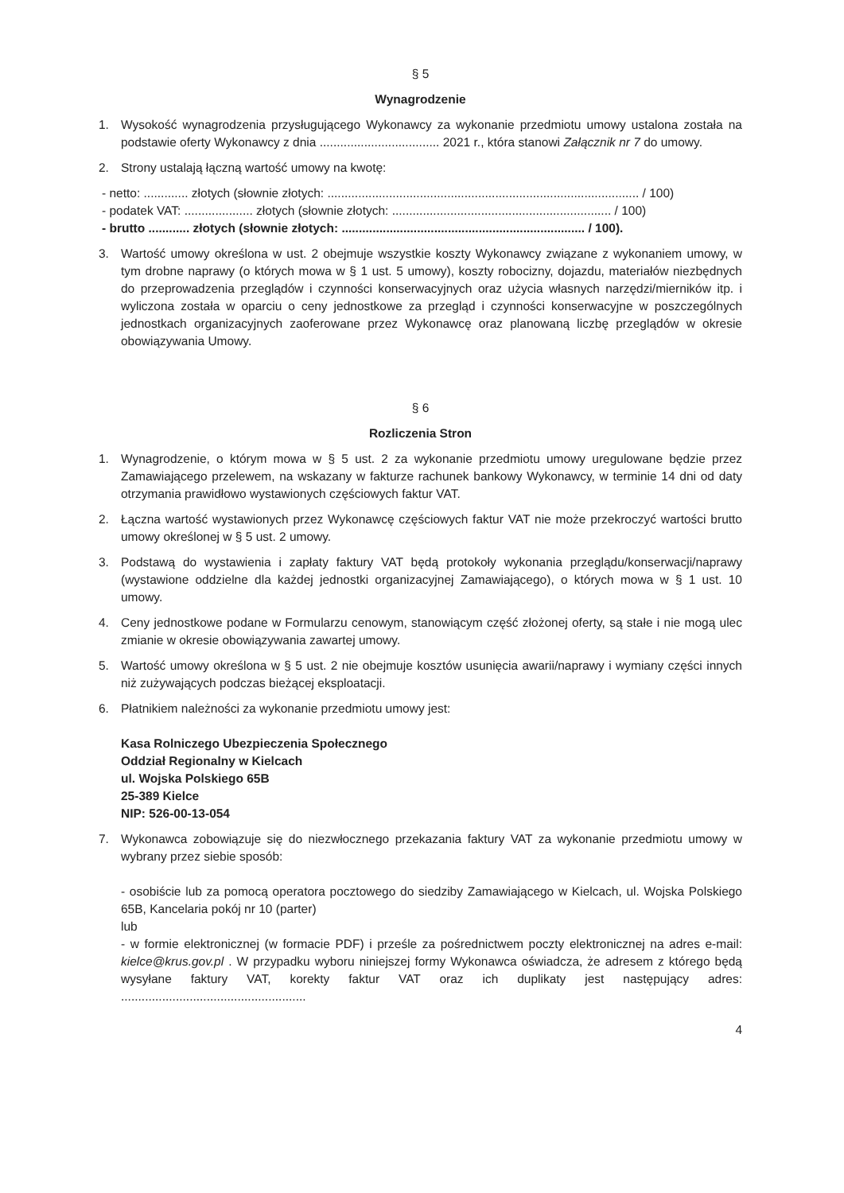§ 5
Wynagrodzenie
1. Wysokość wynagrodzenia przysługującego Wykonawcy za wykonanie przedmiotu umowy ustalona została na podstawie oferty Wykonawcy z dnia ................................... 2021 r., która stanowi Załącznik nr 7 do umowy.
2. Strony ustalają łączną wartość umowy na kwotę:
- netto: ............. złotych (słownie złotych: ........................................................................................... / 100)
- podatek VAT: .................... złotych (słownie złotych: ................................................................ / 100)
- brutto ............ złotych (słownie złotych: ....................................................................... / 100).
3. Wartość umowy określona w ust. 2 obejmuje wszystkie koszty Wykonawcy związane z wykonaniem umowy, w tym drobne naprawy (o których mowa w § 1 ust. 5 umowy), koszty robocizny, dojazdu, materiałów niezbędnych do przeprowadzenia przeglądów i czynności konserwacyjnych oraz użycia własnych narzędzi/mierników itp. i wyliczona została w oparciu o ceny jednostkowe za przegląd i czynności konserwacyjne w poszczególnych jednostkach organizacyjnych zaoferowane przez Wykonawcę oraz planowaną liczbę przeglądów w okresie obowiązywania Umowy.
§ 6
Rozliczenia Stron
1. Wynagrodzenie, o którym mowa w § 5 ust. 2 za wykonanie przedmiotu umowy uregulowane będzie przez Zamawiającego przelewem, na wskazany w fakturze rachunek bankowy Wykonawcy, w terminie 14 dni od daty otrzymania prawidłowo wystawionych częściowych faktur VAT.
2. Łączna wartość wystawionych przez Wykonawcę częściowych faktur VAT nie może przekroczyć wartości brutto umowy określonej w § 5 ust. 2 umowy.
3. Podstawą do wystawienia i zapłaty faktury VAT będą protokoły wykonania przeglądu/konserwacji/naprawy (wystawione oddzielne dla każdej jednostki organizacyjnej Zamawiającego), o których mowa w § 1 ust. 10 umowy.
4. Ceny jednostkowe podane w Formularzu cenowym, stanowiącym część złożonej oferty, są stałe i nie mogą ulec zmianie w okresie obowiązywania zawartej umowy.
5. Wartość umowy określona w § 5 ust. 2 nie obejmuje kosztów usunięcia awarii/naprawy i wymiany części innych niż zużywających podczas bieżącej eksploatacji.
6. Płatnikiem należności za wykonanie przedmiotu umowy jest:
Kasa Rolniczego Ubezpieczenia Społecznego
Oddział Regionalny w Kielcach
ul. Wojska Polskiego 65B
25-389 Kielce
NIP: 526-00-13-054
7. Wykonawca zobowiązuje się do niezwłocznego przekazania faktury VAT za wykonanie przedmiotu umowy w wybrany przez siebie sposób:
- osobiście lub za pomocą operatora pocztowego do siedziby Zamawiającego w Kielcach, ul. Wojska Polskiego 65B, Kancelaria pokój nr 10 (parter)
lub
- w formie elektronicznej (w formacie PDF) i prześle za pośrednictwem poczty elektronicznej na adres e-mail: kielce@krus.gov.pl . W przypadku wyboru niniejszej formy Wykonawca oświadcza, że adresem z którego będą wysyłane faktury VAT, korekty faktur VAT oraz ich duplikaty jest następujący adres: ......................................................
4